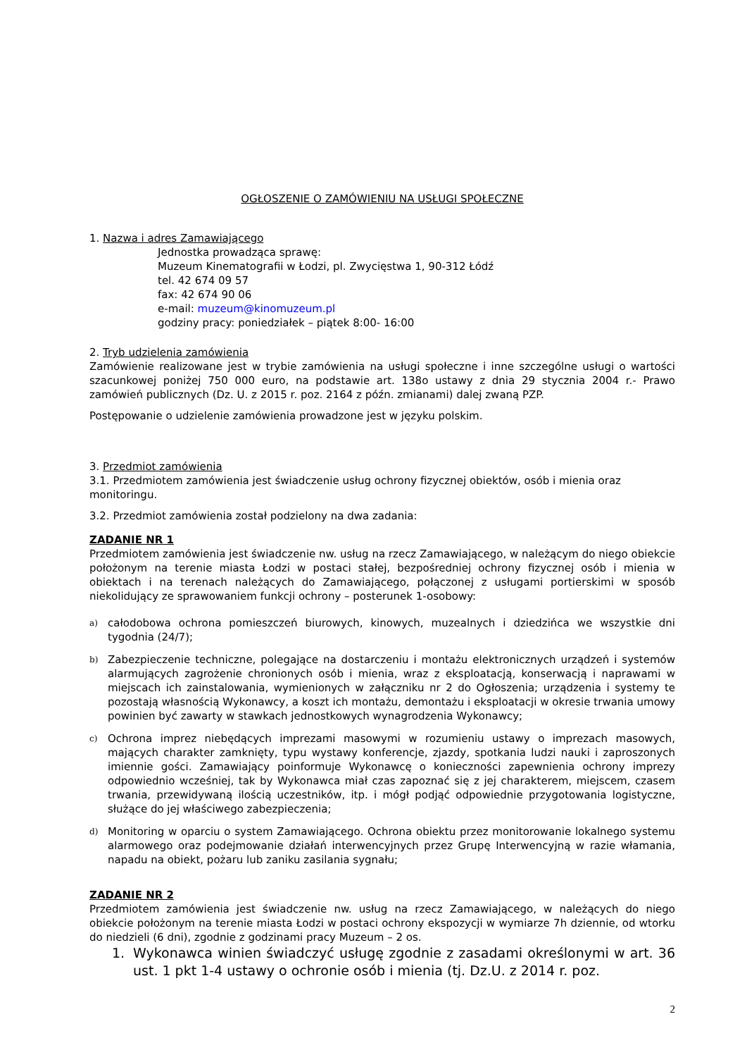OGŁOSZENIE O ZAMÓWIENIU NA USŁUGI SPOŁECZNE
1. Nazwa i adres Zamawiającego
Jednostka prowadząca sprawę:
Muzeum Kinematografii w Łodzi, pl. Zwycięstwa 1, 90-312 Łódź
tel. 42 674 09 57
fax: 42 674 90 06
e-mail: muzeum@kinomuzeum.pl
godziny pracy: poniedziałek – piątek 8:00- 16:00
2. Tryb udzielenia zamówienia
Zamówienie realizowane jest w trybie zamówienia na usługi społeczne i inne szczególne usługi o wartości szacunkowej poniżej 750 000 euro, na podstawie art. 138o ustawy z dnia 29 stycznia 2004 r.- Prawo zamówień publicznych (Dz. U. z 2015 r. poz. 2164 z późn. zmianami) dalej zwaną PZP.
Postępowanie o udzielenie zamówienia prowadzone jest w języku polskim.
3. Przedmiot zamówienia
3.1. Przedmiotem zamówienia jest świadczenie usług ochrony fizycznej obiektów, osób i mienia oraz monitoringu.
3.2. Przedmiot zamówienia został podzielony na dwa zadania:
ZADANIE NR 1
Przedmiotem zamówienia jest świadczenie nw. usług na rzecz Zamawiającego, w należącym do niego obiekcie położonym na terenie miasta Łodzi w postaci stałej, bezpośredniej ochrony fizycznej osób i mienia w obiektach i na terenach należących do Zamawiającego, połączonej z usługami portierskimi w sposób niekolidujący ze sprawowaniem funkcji ochrony – posterunek 1-osobowy:
a) całodobowa ochrona pomieszczeń biurowych, kinowych, muzealnych i dziedzińca we wszystkie dni tygodnia (24/7);
b) Zabezpieczenie techniczne, polegające na dostarczeniu i montażu elektronicznych urządzeń i systemów alarmujących zagrożenie chronionych osób i mienia, wraz z eksploatacją, konserwacją i naprawami w miejscach ich zainstalowania, wymienionych w załączniku nr 2 do Ogłoszenia; urządzenia i systemy te pozostają własnością Wykonawcy, a koszt ich montażu, demontażu i eksploatacji w okresie trwania umowy powinien być zawarty w stawkach jednostkowych wynagrodzenia Wykonawcy;
c) Ochrona imprez niebędących imprezami masowymi w rozumieniu ustawy o imprezach masowych, mających charakter zamknięty, typu wystawy konferencje, zjazdy, spotkania ludzi nauki i zaproszonych imiennie gości. Zamawiający poinformuje Wykonawcę o konieczności zapewnienia ochrony imprezy odpowiednio wcześniej, tak by Wykonawca miał czas zapoznać się z jej charakterem, miejscem, czasem trwania, przewidywaną ilością uczestników, itp. i mógł podjąć odpowiednie przygotowania logistyczne, służące do jej właściwego zabezpieczenia;
d) Monitoring w oparciu o system Zamawiającego. Ochrona obiektu przez monitorowanie lokalnego systemu alarmowego oraz podejmowanie działań interwencyjnych przez Grupę Interwencyjną w razie włamania, napadu na obiekt, pożaru lub zaniku zasilania sygnału;
ZADANIE NR 2
Przedmiotem zamówienia jest świadczenie nw. usług na rzecz Zamawiającego, w należących do niego obiekcie położonym na terenie miasta Łodzi w postaci ochrony ekspozycji w wymiarze 7h dziennie, od wtorku do niedzieli (6 dni), zgodnie z godzinami pracy Muzeum – 2 os.
1. Wykonawca winien świadczyć usługę zgodnie z zasadami określonymi w art. 36 ust. 1 pkt 1-4 ustawy o ochronie osób i mienia (tj. Dz.U. z 2014 r. poz.
2